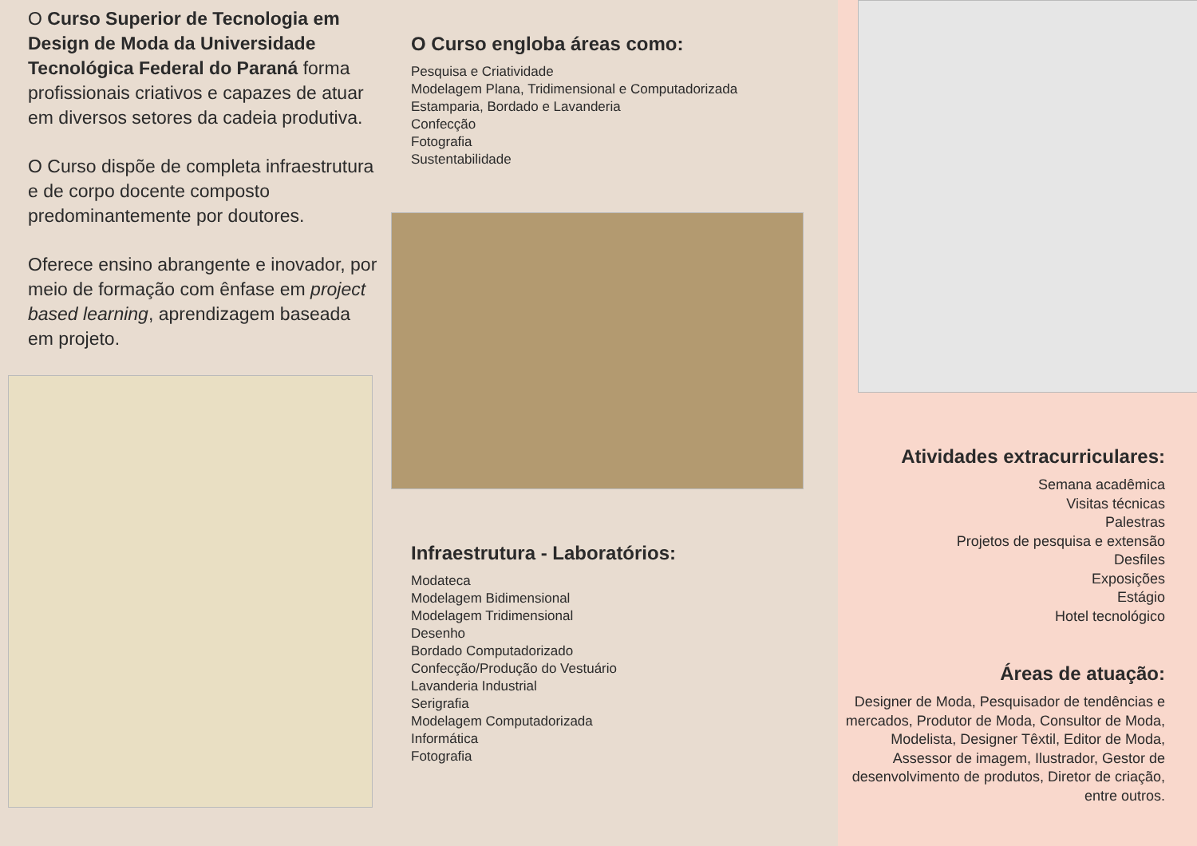O Curso Superior de Tecnologia em Design de Moda da Universidade Tecnológica Federal do Paraná forma profissionais criativos e capazes de atuar em diversos setores da cadeia produtiva.
O Curso dispõe de completa infraestrutura e de corpo docente composto predominantemente por doutores.
Oferece ensino abrangente e inovador, por meio de formação com ênfase em project based learning, aprendizagem baseada em projeto.
O Curso engloba áreas como:
Pesquisa e Criatividade
Modelagem Plana, Tridimensional e Computadorizada
Estamparia, Bordado e Lavanderia
Confecção
Fotografia
Sustentabilidade
Infraestrutura - Laboratórios:
Modateca
Modelagem Bidimensional
Modelagem Tridimensional
Desenho
Bordado Computadorizado
Confecção/Produção do Vestuário
Lavanderia Industrial
Serigrafia
Modelagem Computadorizada
Informática
Fotografia
Atividades extracurriculares:
Semana acadêmica
Visitas técnicas
Palestras
Projetos de pesquisa e extensão
Desfiles
Exposições
Estágio
Hotel tecnológico
Áreas de atuação:
Designer de Moda, Pesquisador de tendências e mercados, Produtor de Moda, Consultor de Moda, Modelista, Designer Têxtil, Editor de Moda, Assessor de imagem, Ilustrador, Gestor de desenvolvimento de produtos, Diretor de criação, entre outros.